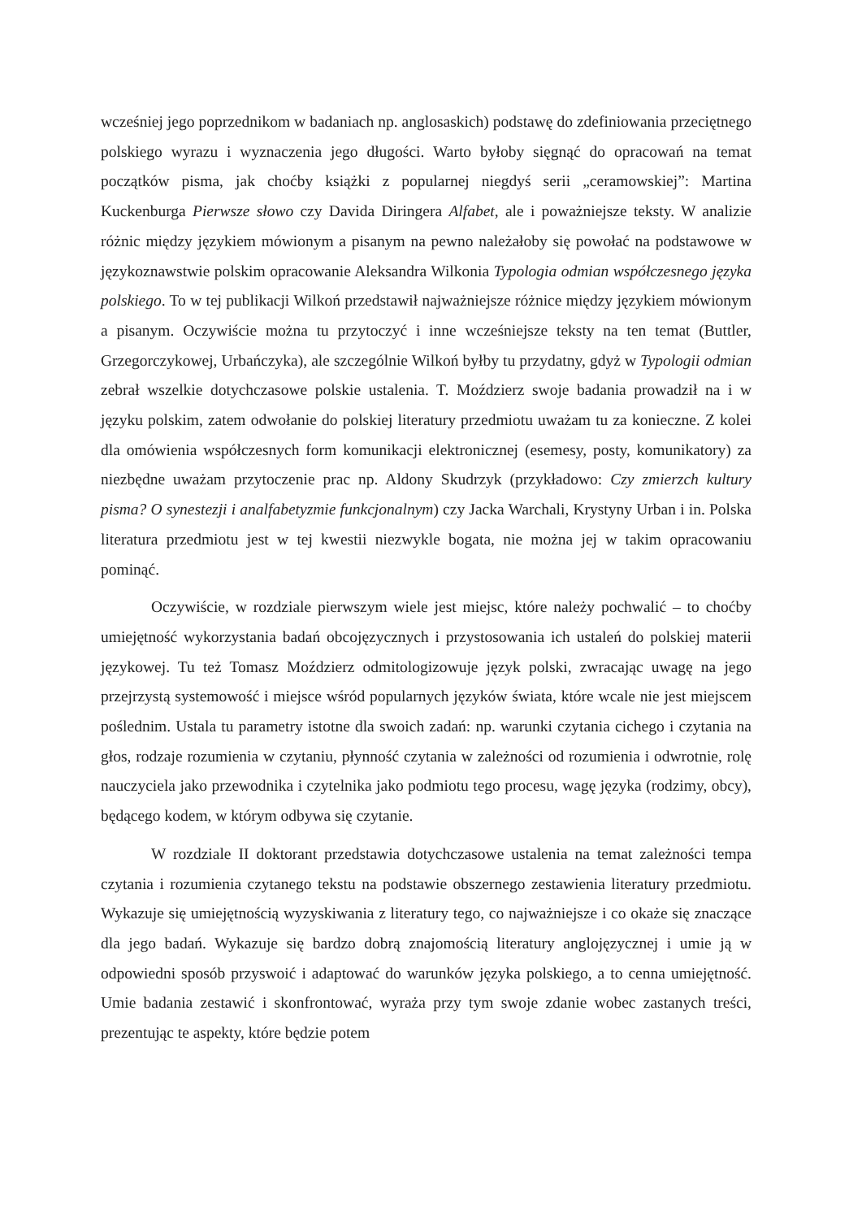wcześniej jego poprzednikom w badaniach np. anglosaskich) podstawę do zdefiniowania przeciętnego polskiego wyrazu i wyznaczenia jego długości. Warto byłoby sięgnąć do opracowań na temat początków pisma, jak choćby książki z popularnej niegdyś serii „ceramowskiej”: Martina Kuckenburga Pierwsze słowo czy Davida Diringera Alfabet, ale i poważniejsze teksty. W analizie różnic między językiem mówionym a pisanym na pewno należałoby się powołać na podstawowe w językoznawstwie polskim opracowanie Aleksandra Wilkonia Typologia odmian współczesnego języka polskiego. To w tej publikacji Wilkoń przedstawił najważniejsze różnice między językiem mówionym a pisanym. Oczywiście można tu przytoczyć i inne wcześniejsze teksty na ten temat (Buttler, Grzegorczykowej, Urbańczyka), ale szczególnie Wilkoń byłby tu przydatny, gdyż w Typologii odmian zebrał wszelkie dotychczasowe polskie ustalenia. T. Moździerz swoje badania prowadził na i w języku polskim, zatem odwołanie do polskiej literatury przedmiotu uważam tu za konieczne. Z kolei dla omówienia współczesnych form komunikacji elektronicznej (esemesy, posty, komunikatory) za niezbędne uważam przytoczenie prac np. Aldony Skudrzyk (przykładowo: Czy zmierzch kultury pisma? O synestezji i analfabetyzmie funkcjonalnym) czy Jacka Warchali, Krystyny Urban i in. Polska literatura przedmiotu jest w tej kwestii niezwykle bogata, nie można jej w takim opracowaniu pominąć.
Oczywiście, w rozdziale pierwszym wiele jest miejsc, które należy pochwalić – to choćby umiejętność wykorzystania badań obcojęzycznych i przystosowania ich ustaleń do polskiej materii językowej. Tu też Tomasz Moździerz odmitologizowuje język polski, zwracając uwagę na jego przejrzystą systemowość i miejsce wśród popularnych języków świata, które wcale nie jest miejscem poślednim. Ustala tu parametry istotne dla swoich zadań: np. warunki czytania cichego i czytania na głos, rodzaje rozumienia w czytaniu, płynność czytania w zależności od rozumienia i odwrotnie, rolę nauczyciela jako przewodnika i czytelnika jako podmiotu tego procesu, wagę języka (rodzimy, obcy), będącego kodem, w którym odbywa się czytanie.
W rozdziale II doktorant przedstawia dotychczasowe ustalenia na temat zależności tempa czytania i rozumienia czytanego tekstu na podstawie obszernego zestawienia literatury przedmiotu. Wykazuje się umiejętnością wyzyskiwania z literatury tego, co najważniejsze i co okaże się znaczące dla jego badań. Wykazuje się bardzo dobrą znajomością literatury anglojęzycznej i umie ją w odpowiedni sposób przyswoić i adaptować do warunków języka polskiego, a to cenna umiejętność. Umie badania zestawić i skonfrontować, wyraża przy tym swoje zdanie wobec zastanych treści, prezentując te aspekty, które będzie potem